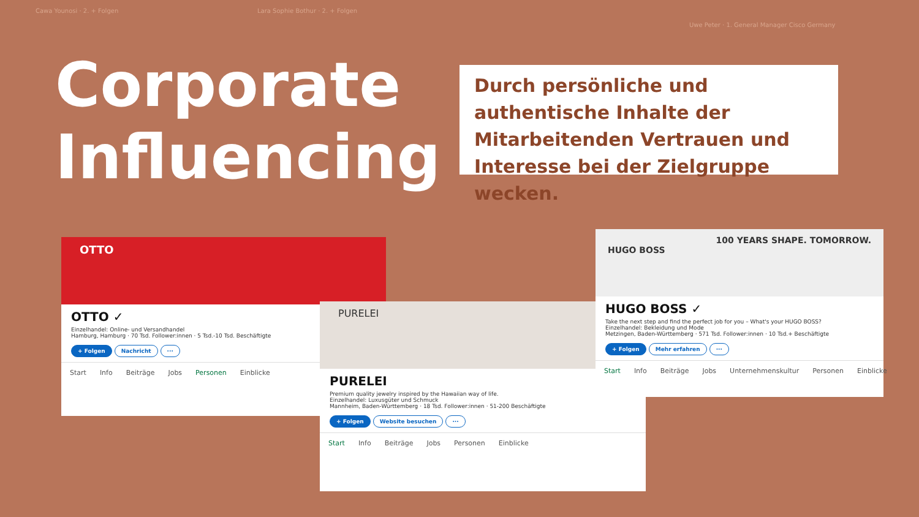Cawa Younosi · 2. + Folgen
Lara Sophie Bothur · 2. + Folgen
Uwe Peter · 1. General Manager Cisco Germany
Corporate
Influencing
Durch persönliche und authentische Inhalte der Mitarbeitenden Vertrauen und Interesse bei der Zielgruppe wecken.
OTTO
OTTO ✓
Einzelhandel: Online- und Versandhandel
Hamburg, Hamburg · 70 Tsd. Follower:innen · 5 Tsd.-10 Tsd. Beschäftigte
+ Folgen Nachricht ···
Start Info Beiträge Jobs Personen Einblicke
PURELEI
PURELEI
Premium quality jewelry inspired by the Hawaiian way of life.
Einzelhandel: Luxusgüter und Schmuck
Mannheim, Baden-Württemberg · 18 Tsd. Follower:innen · 51-200 Beschäftigte
+ Folgen Website besuchen ···
Start Info Beiträge Jobs Personen Einblicke
100 YEARS SHAPE. TOMORROW.
HUGO BOSS
HUGO BOSS ✓
Take the next step and find the perfect job for you – What's your HUGO BOSS?
Einzelhandel: Bekleidung und Mode
Metzingen, Baden-Württemberg · 571 Tsd. Follower:innen · 10 Tsd.+ Beschäftigte
+ Folgen Mehr erfahren ···
Start Info Beiträge Jobs Unternehmenskultur Personen Einblicke